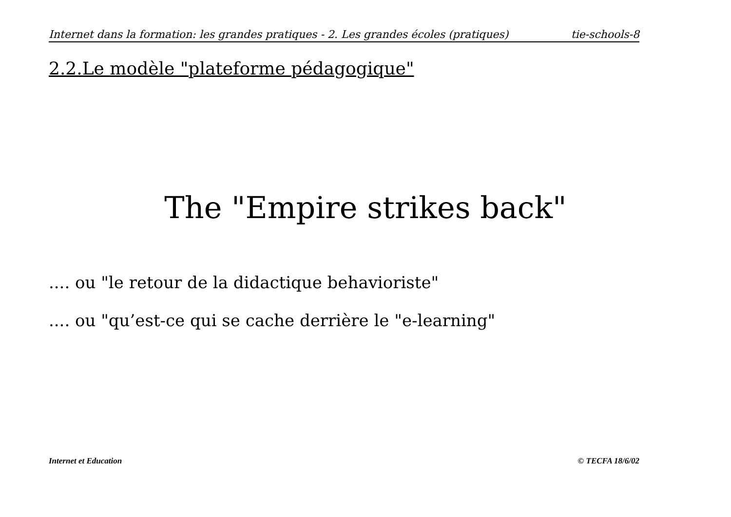Internet dans la formation: les grandes pratiques - 2. Les grandes écoles (pratiques) tie-schools-8
2.2.Le modèle "plateforme pédagogique"
The "Empire strikes back"
.... ou "le retour de la didactique behavioriste"
.... ou "qu’est-ce qui se cache derrière le "e-learning"
Internet et Education © TECFA 18/6/02